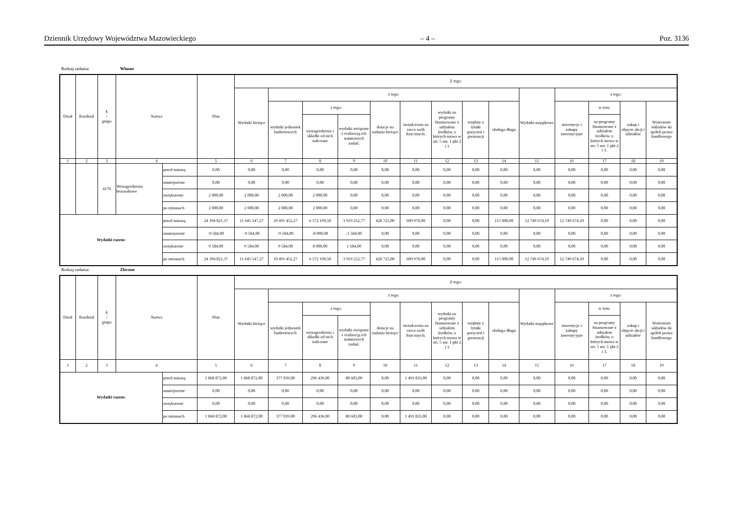Dziennik Urzędowy Województwa Mazowieckiego – 4 – Poz. 3136
Rodzaj zadania: Własne
| Dział | Rozdział | § / grupa | Nazwa | | Plan | Z tego: | | | | | | | | | | | | | |
| --- | --- | --- | --- | --- | --- | --- | --- | --- | --- | --- | --- | --- | --- | --- | --- | --- | --- | --- | --- |
| | | | | | | Wydatki bieżące | z tego: | | | | | | | | Wydatki majątkowe | z tego: | | | |
| | | | | | | | wydatki jednostek budżetowych | z tego: | | dotacje na zadania bieżące | świadczenia na rzecz osób fizycznych; | wydatki na programy finansowane z udziałem środków, o których mowa w art. 5 ust. 1 pkt 2 i 3 | wypłaty z tytułu poręczeń i gwarancji | obsługa długu | | inwestycje i zakupy inwestycyjne | w tym: | zakup i objęcie akcji i udziałów | Wniesienie wkładów do spółek prawa handlowego |
| | | | | | | | | wynagrodzenia i składki od nich naliczane | wydatki związane z realizacją ich statutowych zadań; | | | | | | | | na programy finansowane z udziałem środków, o których mowa w art. 5 ust. 1 pkt 2 i 3. | | |
| 1 | 2 | 3 | 4 | | 5 | 6 | 7 | 8 | 9 | 10 | 11 | 12 | 13 | 14 | 15 | 16 | 17 | 18 | 19 |
| | | 4170 | Wynagrodzenia bezosobowe | przed zmianą | 0,00 | 0,00 | 0,00 | 0,00 | 0,00 | 0,00 | 0,00 | 0,00 | 0,00 | 0,00 | 0,00 | 0,00 | 0,00 | 0,00 | 0,00 |
| | | | | zmniejszenie | 0,00 | 0,00 | 0,00 | 0,00 | 0,00 | 0,00 | 0,00 | 0,00 | 0,00 | 0,00 | 0,00 | 0,00 | 0,00 | 0,00 | 0,00 |
| | | | | zwiększenie | 2 000,00 | 2 000,00 | 2 000,00 | 2 000,00 | 0,00 | 0,00 | 0,00 | 0,00 | 0,00 | 0,00 | 0,00 | 0,00 | 0,00 | 0,00 | 0,00 |
| | | | | po zmianach | 2 000,00 | 2 000,00 | 2 000,00 | 2 000,00 | 0,00 | 0,00 | 0,00 | 0,00 | 0,00 | 0,00 | 0,00 | 0,00 | 0,00 | 0,00 | 0,00 |
| Wydatki razem: | | | | przed zmianą | 24 394 821,37 | 11 645 147,27 | 10 491 452,27 | 6 572 199,50 | 3 919 252,77 | 428 725,00 | 609 970,00 | 0,00 | 0,00 | 115 000,00 | 12 749 674,10 | 12 749 674,10 | 0,00 | 0,00 | 0,00 |
| | | | | zmniejszenie | -9 584,00 | -9 584,00 | -9 584,00 | -8 000,00 | -1 584,00 | 0,00 | 0,00 | 0,00 | 0,00 | 0,00 | 0,00 | 0,00 | 0,00 | 0,00 | 0,00 |
| | | | | zwiększenie | 9 584,00 | 9 584,00 | 9 584,00 | 8 000,00 | 1 584,00 | 0,00 | 0,00 | 0,00 | 0,00 | 0,00 | 0,00 | 0,00 | 0,00 | 0,00 | 0,00 |
| | | | | po zmianach | 24 394 821,37 | 11 645 147,27 | 10 491 452,27 | 6 572 199,50 | 3 919 252,77 | 428 725,00 | 609 970,00 | 0,00 | 0,00 | 115 000,00 | 12 749 674,10 | 12 749 674,10 | 0,00 | 0,00 | 0,00 |
Rodzaj zadania: Zlecone
| Dział | Rozdział | § / grupa | Nazwa | | Plan | Z tego: | | | | | | | | | | | | | |
| --- | --- | --- | --- | --- | --- | --- | --- | --- | --- | --- | --- | --- | --- | --- | --- | --- | --- | --- | --- |
| | | | | | | Wydatki bieżące | z tego: | | | | | | | | Wydatki majątkowe | z tego: | | | |
| | | | | | | | wydatki jednostek budżetowych | z tego: | | dotacje na zadania bieżące | świadczenia na rzecz osób fizycznych; | wydatki na programy finansowane z udziałem środków, o których mowa w art. 5 ust. 1 pkt 2 i 3 | wypłaty z tytułu poręczeń i gwarancji | obsługa długu | | inwestycje i zakupy inwestycyjne | w tym: | zakup i objęcie akcji i udziałów | Wniesienie wkładów do spółek prawa handlowego |
| | | | | | | | | wynagrodzenia i składki od nich naliczane | wydatki związane z realizacją ich statutowych zadań; | | | | | | | | na programy finansowane z udziałem środków, o których mowa w art. 5 ust. 1 pkt 2 i 3, | | |
| 1 | 2 | 3 | 4 | | 5 | 6 | 7 | 8 | 9 | 10 | 11 | 12 | 13 | 14 | 15 | 16 | 17 | 18 | 19 |
| Wydatki razem: | | | | przed zmianą | 1 868 872,00 | 1 868 872,00 | 377 039,00 | 296 436,00 | 80 603,00 | 0,00 | 1 491 833,00 | 0,00 | 0,00 | 0,00 | 0,00 | 0,00 | 0,00 | 0,00 | 0,00 |
| | | | | zmniejszenie | 0,00 | 0,00 | 0,00 | 0,00 | 0,00 | 0,00 | 0,00 | 0,00 | 0,00 | 0,00 | 0,00 | 0,00 | 0,00 | 0,00 | 0,00 |
| | | | | zwiększenie | 0,00 | 0,00 | 0,00 | 0,00 | 0,00 | 0,00 | 0,00 | 0,00 | 0,00 | 0,00 | 0,00 | 0,00 | 0,00 | 0,00 | 0,00 |
| | | | | po zmianach | 1 868 872,00 | 1 868 872,00 | 377 039,00 | 296 436,00 | 80 603,00 | 0,00 | 1 491 833,00 | 0,00 | 0,00 | 0,00 | 0,00 | 0,00 | 0,00 | 0,00 | 0,00 |